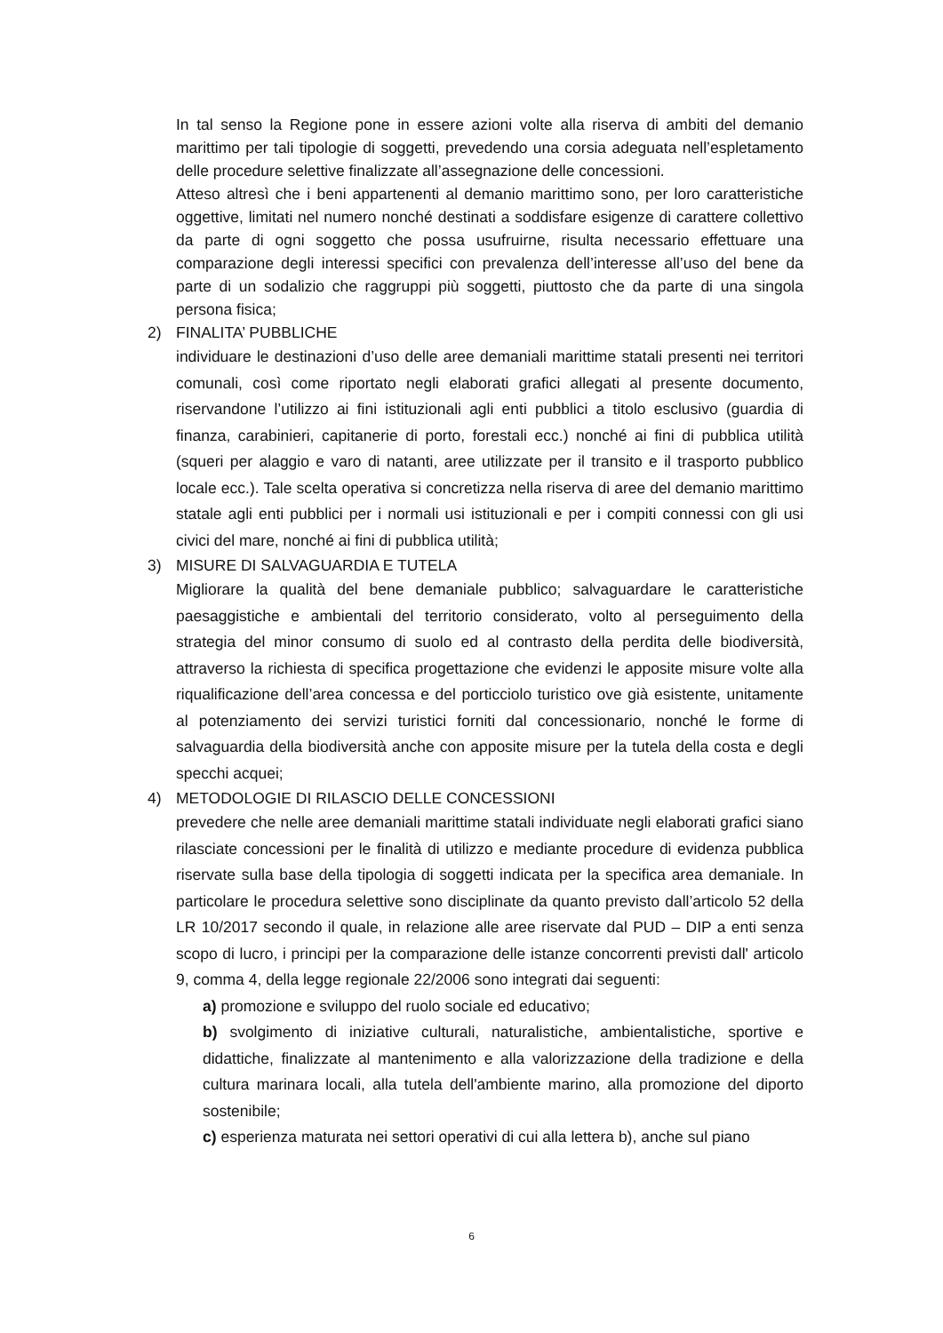In tal senso la Regione pone in essere azioni volte alla riserva di ambiti del demanio marittimo per tali tipologie di soggetti, prevedendo una corsia adeguata nell’espletamento delle procedure selettive finalizzate all’assegnazione delle concessioni.
Atteso altresì che i beni appartenenti al demanio marittimo sono, per loro caratteristiche oggettive, limitati nel numero nonché destinati a soddisfare esigenze di carattere collettivo da parte di ogni soggetto che possa usufruirne, risulta necessario effettuare una comparazione degli interessi specifici con prevalenza dell’interesse all’uso del bene da parte di un sodalizio che raggruppi più soggetti, piuttosto che da parte di una singola persona fisica;
2) FINALITA’ PUBBLICHE
individuare le destinazioni d’uso delle aree demaniali marittime statali presenti nei territori comunali, così come riportato negli elaborati grafici allegati al presente documento, riservandone l’utilizzo ai fini istituzionali agli enti pubblici a titolo esclusivo (guardia di finanza, carabinieri, capitanerie di porto, forestali ecc.) nonché ai fini di pubblica utilità (squeri per alaggio e varo di natanti, aree utilizzate per il transito e il trasporto pubblico locale ecc.). Tale scelta operativa si concretizza nella riserva di aree del demanio marittimo statale agli enti pubblici per i normali usi istituzionali e per i compiti connessi con gli usi civici del mare, nonché ai fini di pubblica utilità;
3) MISURE DI SALVAGUARDIA E TUTELA
Migliorare la qualità del bene demaniale pubblico; salvaguardare le caratteristiche paesaggistiche e ambientali del territorio considerato, volto al perseguimento della strategia del minor consumo di suolo ed al contrasto della perdita delle biodiversità, attraverso la richiesta di specifica progettazione che evidenzi le apposite misure volte alla riqualificazione dell’area concessa e del porticciolo turistico ove già esistente, unitamente al potenziamento dei servizi turistici forniti dal concessionario, nonché le forme di salvaguardia della biodiversità anche con apposite misure per la tutela della costa e degli specchi acquei;
4) METODOLOGIE DI RILASCIO DELLE CONCESSIONI
prevedere che nelle aree demaniali marittime statali individuate negli elaborati grafici siano rilasciate concessioni per le finalità di utilizzo e mediante procedure di evidenza pubblica riservate sulla base della tipologia di soggetti indicata per la specifica area demaniale. In particolare le procedura selettive sono disciplinate da quanto previsto dall’articolo 52 della LR 10/2017 secondo il quale, in relazione alle aree riservate dal PUD – DIP a enti senza scopo di lucro, i principi per la comparazione delle istanze concorrenti previsti dall' articolo 9, comma 4, della legge regionale 22/2006 sono integrati dai seguenti:
a) promozione e sviluppo del ruolo sociale ed educativo;
b) svolgimento di iniziative culturali, naturalistiche, ambientalistiche, sportive e didattiche, finalizzate al mantenimento e alla valorizzazione della tradizione e della cultura marinara locali, alla tutela dell'ambiente marino, alla promozione del diporto sostenibile;
c) esperienza maturata nei settori operativi di cui alla lettera b), anche sul piano
6